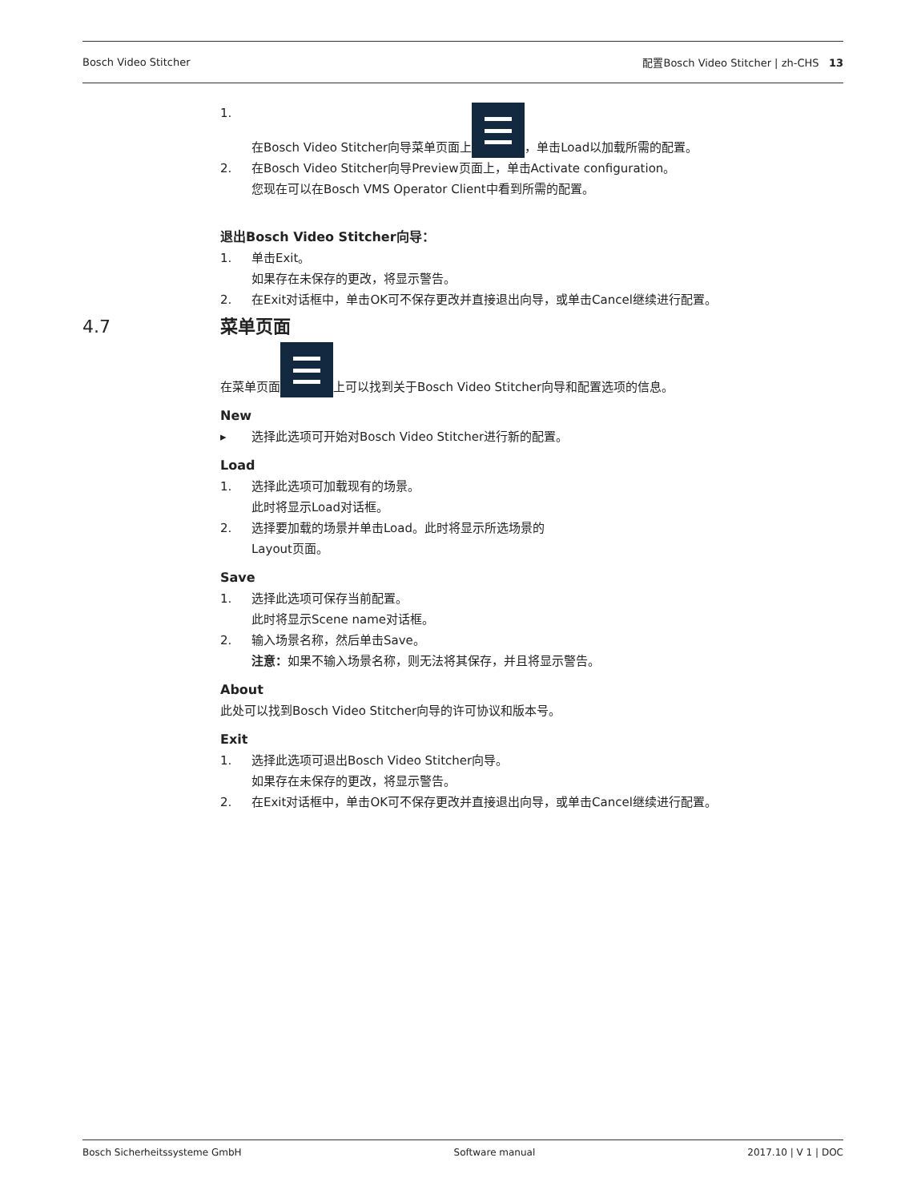Bosch Video Stitcher 配置Bosch Video Stitcher | zh-CHS 13
1. 在Bosch Video Stitcher向导菜单页面上 ，单击Load以加载所需的配置。
2. 在Bosch Video Stitcher向导Preview页面上，单击Activate configuration。
您现在可以在Bosch VMS Operator Client中看到所需的配置。
退出Bosch Video Stitcher向导：
1. 单击Exit。
如果存在未保存的更改，将显示警告。
2. 在Exit对话框中，单击OK可不保存更改并直接退出向导，或单击Cancel继续进行配置。
4.7 菜单页面
在菜单页面 上可以找到关于Bosch Video Stitcher向导和配置选项的信息。
New
▸ 选择此选项可开始对Bosch Video Stitcher进行新的配置。
Load
1. 选择此选项可加载现有的场景。
此时将显示Load对话框。
2. 选择要加载的场景并单击Load。此时将显示所选场景的
Layout页面。
Save
1. 选择此选项可保存当前配置。
此时将显示Scene name对话框。
2. 输入场景名称，然后单击Save。
注意：如果不输入场景名称，则无法将其保存，并且将显示警告。
About
此处可以找到Bosch Video Stitcher向导的许可协议和版本号。
Exit
1. 选择此选项可退出Bosch Video Stitcher向导。
如果存在未保存的更改，将显示警告。
2. 在Exit对话框中，单击OK可不保存更改并直接退出向导，或单击Cancel继续进行配置。
Bosch Sicherheitssysteme GmbH Software manual 2017.10 | V 1 | DOC